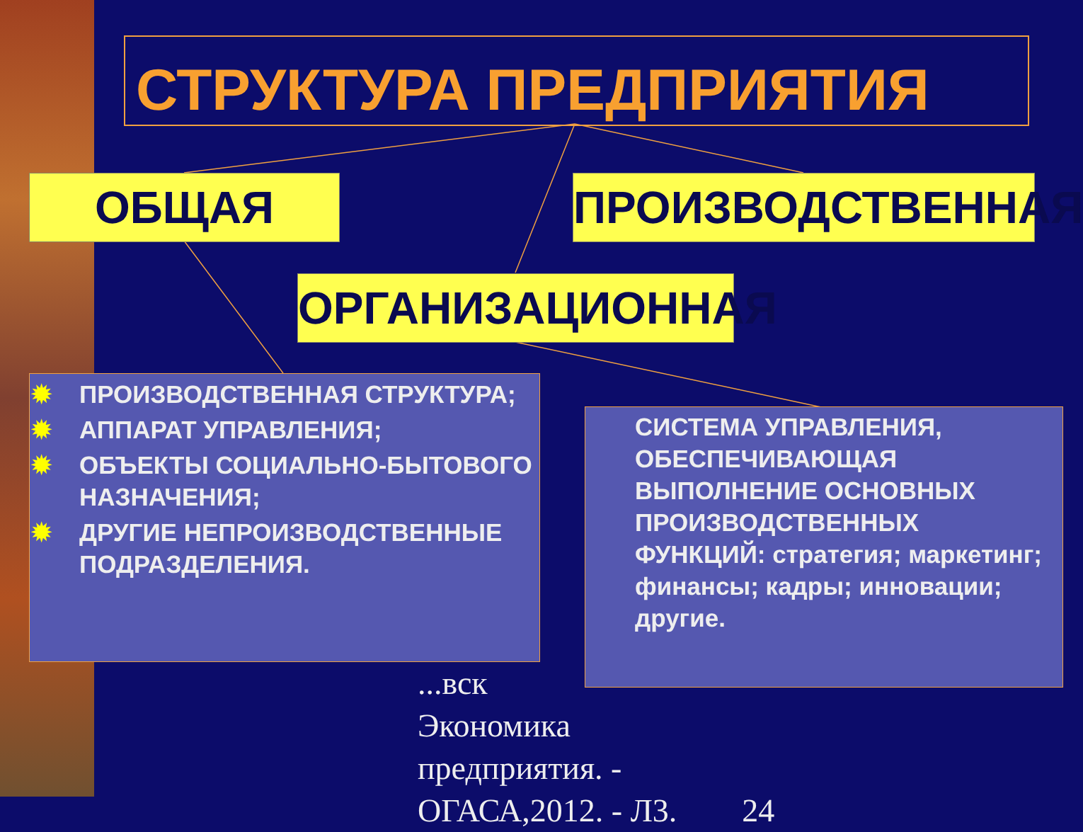СТРУКТУРА ПРЕДПРИЯТИЯ
ОБЩАЯ ПРОИЗВОДСТВЕННАЯ
ОРГАНИЗАЦИОННАЯ
...вск
Экономика
предприятия. -
ОГАСА,2012. - Л3. 24
✹ ПРОИЗВОДСТВЕННАЯ СТРУКТУРА;
✹ АППАРАТ УПРАВЛЕНИЯ;
✹ ОБЪЕКТЫ СОЦИАЛЬНО-БЫТОВОГО НАЗНАЧЕНИЯ;
✹ ДРУГИЕ НЕПРОИЗВОДСТВЕННЫЕ ПОДРАЗДЕЛЕНИЯ.
СИСТЕМА УПРАВЛЕНИЯ, ОБЕСПЕЧИВАЮЩАЯ ВЫПОЛНЕНИЕ ОСНОВНЫХ ПРОИЗВОДСТВЕННЫХ ФУНКЦИЙ: стратегия; маркетинг; финансы; кадры; инновации; другие.